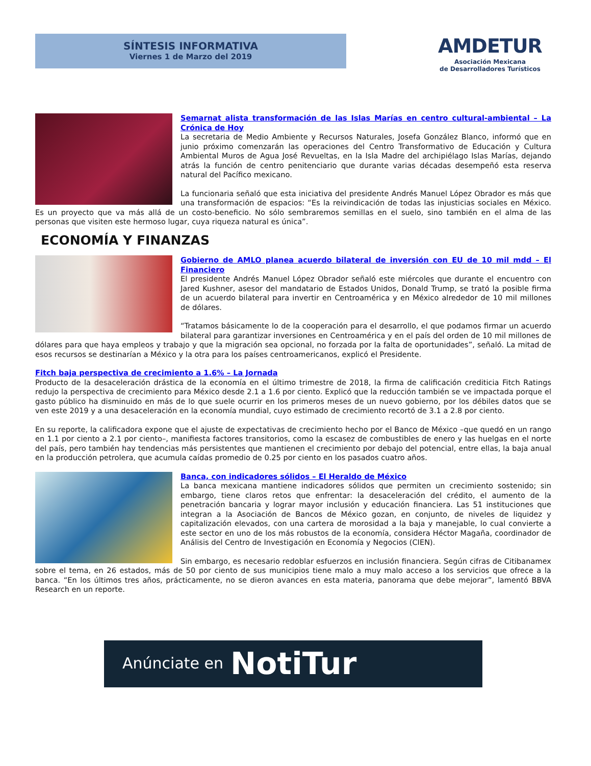SÍNTESIS INFORMATIVA
Viernes 1 de Marzo del 2019
AMDETUR
Asociación Mexicana
de Desarrolladores Turísticos
Semarnat alista transformación de las Islas Marías en centro cultural-ambiental – La Crónica de Hoy
La secretaria de Medio Ambiente y Recursos Naturales, Josefa González Blanco, informó que en junio próximo comenzarán las operaciones del Centro Transformativo de Educación y Cultura Ambiental Muros de Agua José Revueltas, en la Isla Madre del archipiélago Islas Marías, dejando atrás la función de centro penitenciario que durante varias décadas desempeñó esta reserva natural del Pacífico mexicano.
La funcionaria señaló que esta iniciativa del presidente Andrés Manuel López Obrador es más que una transformación de espacios: “Es la reivindicación de todas las injusticias sociales en México. Es un proyecto que va más allá de un costo-beneficio. No sólo sembraremos semillas en el suelo, sino también en el alma de las personas que visiten este hermoso lugar, cuya riqueza natural es única”.
ECONOMÍA Y FINANZAS
Gobierno de AMLO planea acuerdo bilateral de inversión con EU de 10 mil mdd – El Financiero
El presidente Andrés Manuel López Obrador señaló este miércoles que durante el encuentro con Jared Kushner, asesor del mandatario de Estados Unidos, Donald Trump, se trató la posible firma de un acuerdo bilateral para invertir en Centroamérica y en México alrededor de 10 mil millones de dólares.
“Tratamos básicamente lo de la cooperación para el desarrollo, el que podamos firmar un acuerdo bilateral para garantizar inversiones en Centroamérica y en el país del orden de 10 mil millones de dólares para que haya empleos y trabajo y que la migración sea opcional, no forzada por la falta de oportunidades”, señaló. La mitad de esos recursos se destinarían a México y la otra para los países centroamericanos, explicó el Presidente.
Fitch baja perspectiva de crecimiento a 1.6% – La Jornada
Producto de la desaceleración drástica de la economía en el último trimestre de 2018, la firma de calificación crediticia Fitch Ratings redujo la perspectiva de crecimiento para México desde 2.1 a 1.6 por ciento. Explicó que la reducción también se ve impactada porque el gasto público ha disminuido en más de lo que suele ocurrir en los primeros meses de un nuevo gobierno, por los débiles datos que se ven este 2019 y a una desaceleración en la economía mundial, cuyo estimado de crecimiento recortó de 3.1 a 2.8 por ciento.
En su reporte, la calificadora expone que el ajuste de expectativas de crecimiento hecho por el Banco de México –que quedó en un rango en 1.1 por ciento a 2.1 por ciento–, manifiesta factores transitorios, como la escasez de combustibles de enero y las huelgas en el norte del país, pero también hay tendencias más persistentes que mantienen el crecimiento por debajo del potencial, entre ellas, la baja anual en la producción petrolera, que acumula caídas promedio de 0.25 por ciento en los pasados cuatro años.
Banca, con indicadores sólidos – El Heraldo de México
La banca mexicana mantiene indicadores sólidos que permiten un crecimiento sostenido; sin embargo, tiene claros retos que enfrentar: la desaceleración del crédito, el aumento de la penetración bancaria y lograr mayor inclusión y educación financiera. Las 51 instituciones que integran a la Asociación de Bancos de México gozan, en conjunto, de niveles de liquidez y capitalización elevados, con una cartera de morosidad a la baja y manejable, lo cual convierte a este sector en uno de los más robustos de la economía, considera Héctor Magaña, coordinador de Análisis del Centro de Investigación en Economía y Negocios (CIEN).
Sin embargo, es necesario redoblar esfuerzos en inclusión financiera. Según cifras de Citibanamex sobre el tema, en 26 estados, más de 50 por ciento de sus municipios tiene malo a muy malo acceso a los servicios que ofrece a la banca. “En los últimos tres años, prácticamente, no se dieron avances en esta materia, panorama que debe mejorar”, lamentó BBVA Research en un reporte.
Anúnciate en NotiTur